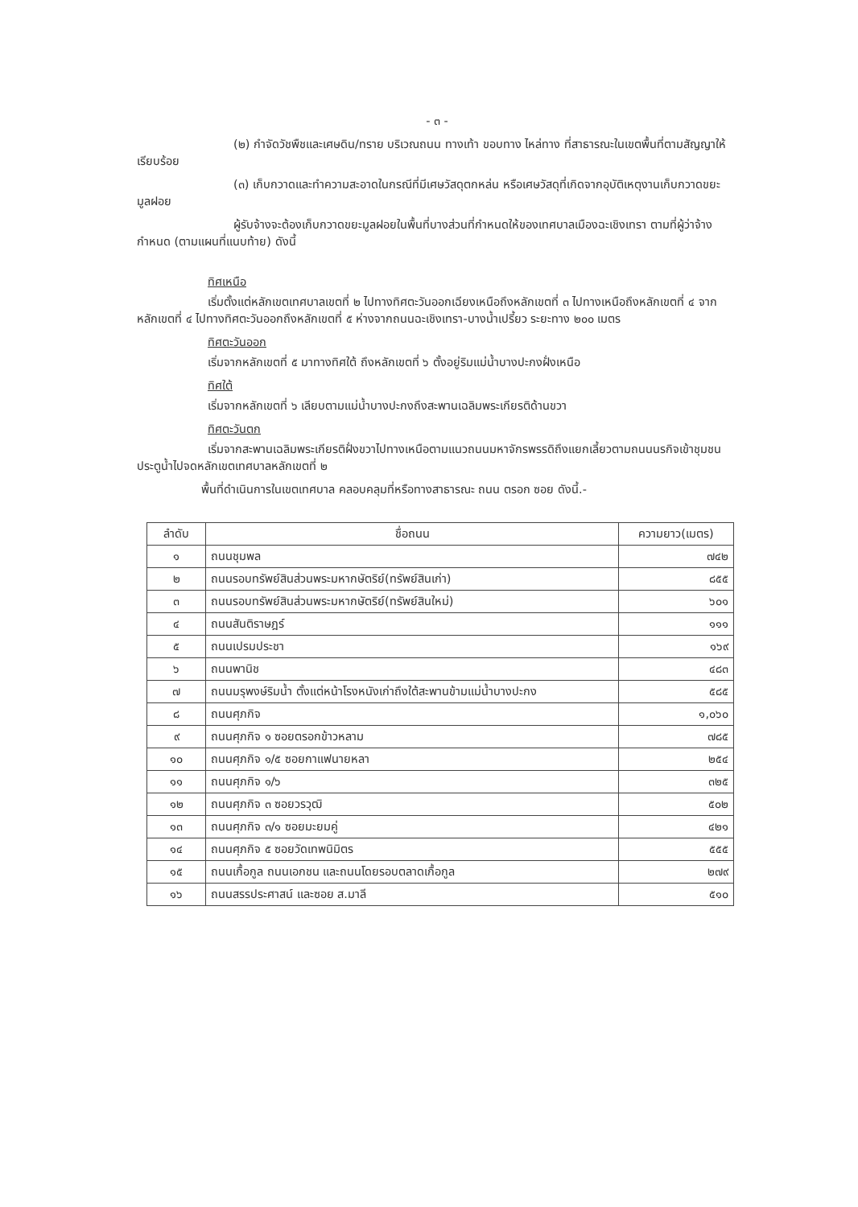- ๓ -
(๒) กำจัดวัชพืชและเศษดิน/ทราย บริเวณถนน ทางเท้า ขอบทาง ไหล่ทาง ที่สาธารณะในเขตพื้นที่ตามสัญญาให้เรียบร้อย
(๓) เก็บกวาดและทำความสะอาดในกรณีที่มีเศษวัสดุตกหล่น หรือเศษวัสดุที่เกิดจากอุบัติเหตุงานเก็บกวาดขยะมูลฝอย
ผู้รับจ้างจะต้องเก็บกวาดขยะมูลฝอยในพื้นที่บางส่วนที่กำหนดให้ของเทศบาลเมืองฉะเชิงเทรา ตามที่ผู้ว่าจ้างกำหนด (ตามแผนที่แนบท้าย) ดังนี้
ทิศเหนือ
เริ่มตั้งแต่หลักเขตเทศบาลเขตที่ ๒ ไปทางทิศตะวันออกเฉียงเหนือถึงหลักเขตที่ ๓ ไปทางเหนือถึงหลักเขตที่ ๔ จากหลักเขตที่ ๔ ไปทางทิศตะวันออกถึงหลักเขตที่ ๕ ห่างจากถนนฉะเชิงเทรา-บางน้ำเปรี้ยว ระยะทาง ๒๐๐ เมตร
ทิศตะวันออก
เริ่มจากหลักเขตที่ ๕ มาทางทิศใต้ ถึงหลักเขตที่ ๖ ตั้งอยู่ริมแม่น้ำบางปะกงฝั่งเหนือ
ทิศใต้
เริ่มจากหลักเขตที่ ๖ เลียบตามแม่น้ำบางปะกงถึงสะพานเฉลิมพระเกียรติด้านขวา
ทิศตะวันตก
เริ่มจากสะพานเฉลิมพระเกียรติฝั่งขวาไปทางเหนือตามแนวถนนมหาจักรพรรดิถึงแยกเลี้ยวตามถนนนรกิจเข้าชุมชนประตูน้ำไปจดหลักเขตเทศบาลหลักเขตที่ ๒
พื้นที่ดำเนินการในเขตเทศบาล คลอบคลุมที่หรือทางสาธารณะ ถนน ตรอก ซอย ดังนี้.-
| ลำดับ | ชื่อถนน | ความยาว(เมตร) |
| --- | --- | --- |
| ๑ | ถนนชุมพล | ๗๔๒ |
| ๒ | ถนนรอบทรัพย์สินส่วนพระมหากษัตริย์(ทรัพย์สินเก่า) | ๘๕๕ |
| ๓ | ถนนรอบทรัพย์สินส่วนพระมหากษัตริย์(ทรัพย์สินใหม่) | ๖๐๑ |
| ๔ | ถนนสันติราษฎร์ | ๑๑๑ |
| ๕ | ถนนเปรมประชา | ๑๖๙ |
| ๖ | ถนนพานิช | ๔๘๓ |
| ๗ | ถนนมรุพงษ์ริมน้ำ ตั้งแต่หน้าโรงหนังเก่าถึงใต้สะพานข้ามแม่น้ำบางปะกง | ๕๘๕ |
| ๘ | ถนนศุภกิจ | ๑,๐๖๐ |
| ๙ | ถนนศุภกิจ ๑ ซอยตรอกข้าวหลาม | ๗๘๕ |
| ๑๐ | ถนนศุภกิจ ๑/๕ ซอยกาแฟนายหลา | ๒๕๔ |
| ๑๑ | ถนนศุภกิจ ๑/๖ | ๓๒๕ |
| ๑๒ | ถนนศุภกิจ ๓ ซอยวรวุฒิ | ๕๐๒ |
| ๑๓ | ถนนศุภกิจ ๓/๑ ซอยมะยมคู่ | ๔๒๑ |
| ๑๔ | ถนนศุภกิจ ๕ ซอยวัดเทพนิมิตร | ๕๕๕ |
| ๑๕ | ถนนเกื้อกูล ถนนเอกชน และถนนโดยรอบตลาดเกื้อกูล | ๒๗๙ |
| ๑๖ | ถนนสรรประศาสน์ และซอย ส.มาลี | ๕๑๐ |